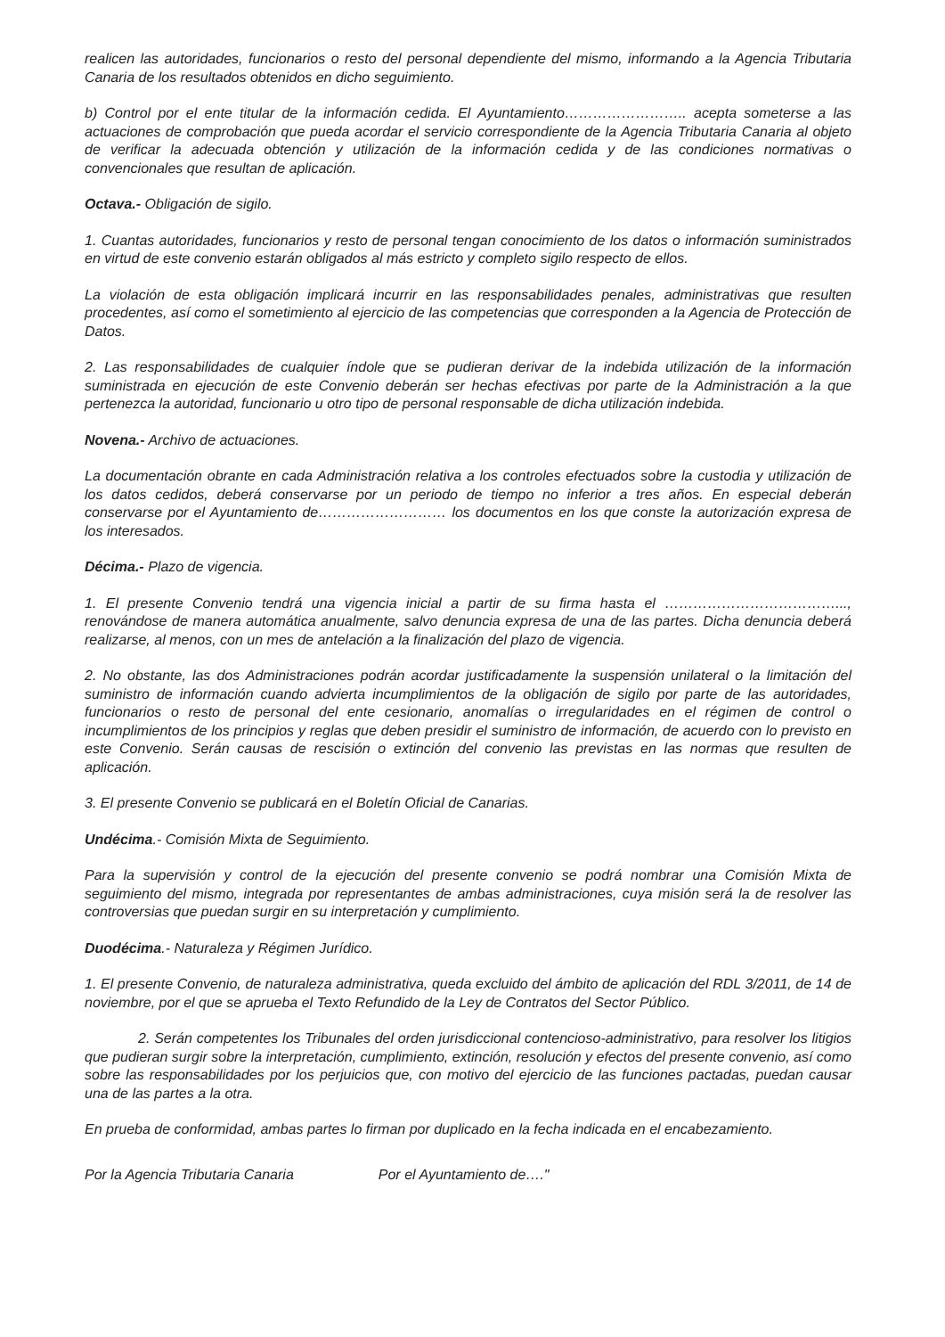realicen las autoridades, funcionarios o resto del personal dependiente del mismo, informando a la Agencia Tributaria Canaria de los resultados obtenidos en dicho seguimiento.
b) Control por el ente titular de la información cedida. El Ayuntamiento…………………….. acepta someterse a las actuaciones de comprobación que pueda acordar el servicio correspondiente de la Agencia Tributaria Canaria al objeto de verificar la adecuada obtención y utilización de la información cedida y de las condiciones normativas o convencionales que resultan de aplicación.
Octava.- Obligación de sigilo.
1. Cuantas autoridades, funcionarios y resto de personal tengan conocimiento de los datos o información suministrados en virtud de este convenio estarán obligados al más estricto y completo sigilo respecto de ellos.
La violación de esta obligación implicará incurrir en las responsabilidades penales, administrativas que resulten procedentes, así como el sometimiento al ejercicio de las competencias que corresponden a la Agencia de Protección de Datos.
2. Las responsabilidades de cualquier índole que se pudieran derivar de la indebida utilización de la información suministrada en ejecución de este Convenio deberán ser hechas efectivas por parte de la Administración a la que pertenezca la autoridad, funcionario u otro tipo de personal responsable de dicha utilización indebida.
Novena.- Archivo de actuaciones.
La documentación obrante en cada Administración relativa a los controles efectuados sobre la custodia y utilización de los datos cedidos, deberá conservarse por un periodo de tiempo no inferior a tres años. En especial deberán conservarse por el Ayuntamiento de……………………… los documentos en los que conste la autorización expresa de los interesados.
Décima.- Plazo de vigencia.
1. El presente Convenio tendrá una vigencia inicial a partir de su firma hasta el ………………………………..., renovándose de manera automática anualmente, salvo denuncia expresa de una de las partes. Dicha denuncia deberá realizarse, al menos, con un mes de antelación a la finalización del plazo de vigencia.
2. No obstante, las dos Administraciones podrán acordar justificadamente la suspensión unilateral o la limitación del suministro de información cuando advierta incumplimientos de la obligación de sigilo por parte de las autoridades, funcionarios o resto de personal del ente cesionario, anomalías o irregularidades en el régimen de control o incumplimientos de los principios y reglas que deben presidir el suministro de información, de acuerdo con lo previsto en este Convenio. Serán causas de rescisión o extinción del convenio las previstas en las normas que resulten de aplicación.
3. El presente Convenio se publicará en el Boletín Oficial de Canarias.
Undécima.- Comisión Mixta de Seguimiento.
Para la supervisión y control de la ejecución del presente convenio se podrá nombrar una Comisión Mixta de seguimiento del mismo, integrada por representantes de ambas administraciones, cuya misión será la de resolver las controversias que puedan surgir en su interpretación y cumplimiento.
Duodécima.- Naturaleza y Régimen Jurídico.
1. El presente Convenio, de naturaleza administrativa, queda excluido del ámbito de aplicación del RDL 3/2011, de 14 de noviembre, por el que se aprueba el Texto Refundido de la Ley de Contratos del Sector Público.
2. Serán competentes los Tribunales del orden jurisdiccional contencioso-administrativo, para resolver los litigios que pudieran surgir sobre la interpretación, cumplimiento, extinción, resolución y efectos del presente convenio, así como sobre las responsabilidades por los perjuicios que, con motivo del ejercicio de las funciones pactadas, puedan causar una de las partes a la otra.
En prueba de conformidad, ambas partes lo firman por duplicado en la fecha indicada en el encabezamiento.
Por la Agencia Tributaria Canaria Por el Ayuntamiento de…."